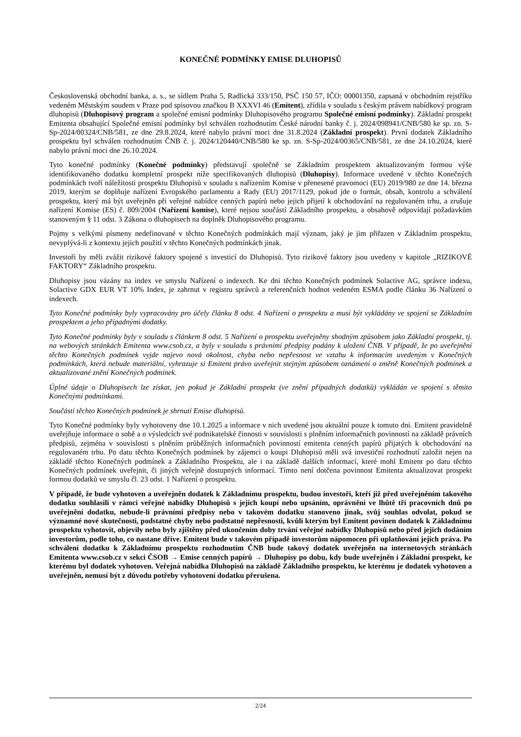KONEČNÉ PODMÍNKY EMISE DLUHOPISŮ
Československá obchodní banka, a. s., se sídlem Praha 5, Radlická 333/150, PSČ 150 57, IČO: 00001350, zapsaná v obchodním rejstříku vedeném Městským soudem v Praze pod spisovou značkou B XXXVI 46 (Emitent), zřídila v souladu s českým právem nabídkový program dluhopisů (Dluhopisový program a společné emisní podmínky Dluhopisového programu Společné emisní podmínky). Základní prospekt Emitenta obsahující Společné emisní podmínky byl schválen rozhodnutím České národní banky č. j. 2024/098941/CNB/580 ke sp. zn. S-Sp-2024/00324/CNB/581, ze dne 29.8.2024, které nabylo právní moci dne 31.8.2024 (Základní prospekt). První dodatek Základního prospektu byl schválen rozhodnutím ČNB č. j. 2024/120440/CNB/580 ke sp. zn. S-Sp-2024/00365/CNB/581, ze dne 24.10.2024, které nabylo právní moci dne 26.10.2024.
Tyto konečné podmínky (Konečné podmínky) představují společně se Základním prospektem aktualizovaným formou výše identifikovaného dodatku kompletní prospekt níže specifikovaných dluhopisů (Dluhopisy). Informace uvedené v těchto Konečných podmínkách tvoří náležitosti prospektu Dluhopisů v souladu s nařízením Komise v přenesené pravomoci (EU) 2019/980 ze dne 14. března 2019, kterým se doplňuje nařízení Evropského parlamentu a Rady (EU) 2017/1129, pokud jde o formát, obsah, kontrolu a schválení prospektu, který má být uveřejněn při veřejné nabídce cenných papírů nebo jejich přijetí k obchodování na regulovaném trhu, a zrušuje nařízení Komise (ES) č. 809/2004 (Nařízení komise), které nejsou součástí Základního prospektu, a obsahově odpovídají požadavkům stanoveným § 11 odst. 3 Zákona o dluhopisech na doplněk Dluhopisového programu.
Pojmy s velkými písmeny nedefinované v těchto Konečných podmínkách mají význam, jaký je jim přiřazen v Základním prospektu, nevyplývá-li z kontextu jejich použití v těchto Konečných podmínkách jinak.
Investoři by měli zvážit rizikové faktory spojené s investicí do Dluhopisů. Tyto rizikové faktory jsou uvedeny v kapitole „RIZIKOVÉ FAKTORY“ Základního prospektu.
Dluhopisy jsou vázány na index ve smyslu Nařízení o indexech. Ke dni těchto Konečných podmínek Solactive AG, správce indexu, Solactive GDX EUR VT 10% Index, je zahrnut v registru správců a referenčních hodnot vedeném ESMA podle článku 36 Nařízení o indexech.
Tyto Konečné podmínky byly vypracovány pro účely článku 8 odst. 4 Nařízení o prospektu a musí být vykládány ve spojení se Základním prospektem a jeho případnými dodatky.
Tyto Konečné podmínky byly v souladu s článkem 8 odst. 5 Nařízení o prospektu uveřejněny shodným způsobem jako Základní prospekt, tj. na webových stránkách Emitenta www.csob.cz, a byly v souladu s právními předpisy podány k uložení ČNB. V případě, že po uveřejnění těchto Konečných podmínek vyjde najevo nová okolnost, chyba nebo nepřesnost ve vztahu k informacím uvedeným v Konečných podmínkách, která nebude materiální, vyhrazuje si Emitent právo uveřejnit stejným způsobem oznámení o změně Konečných podmínek a aktualizované znění Konečných podmínek.
Úplné údaje o Dluhopisech lze získat, jen pokud je Základní prospekt (ve znění případných dodatků) vykládán ve spojení s těmito Konečnými podmínkami.
Součástí těchto Konečných podmínek je shrnutí Emise dluhopisů.
Tyto Konečné podmínky byly vyhotoveny dne 10.1.2025 a informace v nich uvedené jsou aktuální pouze k tomuto dni. Emitent pravidelně uveřejňuje informace o sobě a o výsledcích své podnikatelské činnosti v souvislosti s plněním informačních povinností na základě právních předpisů, zejména v souvislosti s plněním průběžných informačních povinností emitenta cenných papírů přijatých k obchodování na regulovaném trhu. Po datu těchto Konečných podmínek by zájemci o koupi Dluhopisů měli svá investiční rozhodnutí založit nejen na základě těchto Konečných podmínek a Základního Prospektu, ale i na základě dalších informací, které mohl Emitent po datu těchto Konečných podmínek uveřejnit, či jiných veřejně dostupných informací. Tímto není dotčena povinnost Emitenta aktualizovat prospekt formou dodatků ve smyslu čl. 23 odst. 1 Nařízení o prospektu.
V případě, že bude vyhotoven a uveřejněn dodatek k Základnímu prospektu, budou investoři, kteří již před uveřejněním takového dodatku souhlasili v rámci veřejné nabídky Dluhopisů s jejich koupí nebo upsáním, oprávněni ve lhůtě tří pracovních dnů po uveřejnění dodatku, nebude-li právními předpisy nebo v takovém dodatku stanoveno jinak, svůj souhlas odvolat, pokud se významné nové skutečnosti, podstatné chyby nebo podstatné nepřesnosti, kvůli kterým byl Emitent povinen dodatek k Základnímu prospektu vyhotovit, objevily nebo byly zjištěny před ukončením doby trvání veřejné nabídky Dluhopisů nebo před jejich dodáním investorům, podle toho, co nastane dříve. Emitent bude v takovém případě investorům nápomocen při uplatňování jejich práva. Po schválení dodatku k Základnímu prospektu rozhodnutím ČNB bude takový dodatek uveřejněn na internetových stránkách Emitenta www.csob.cz v sekci ČSOB → Emise cenných papírů → Dluhopisy po dobu, kdy bude uveřejněn i Základní prospekt, ke kterému byl dodatek vyhotoven. Veřejná nabídka Dluhopisů na základě Základního prospektu, ke kterému je dodatek vyhotoven a uveřejněn, nemusí být z důvodu potřeby vyhotovení dodatku přerušena.
2/24